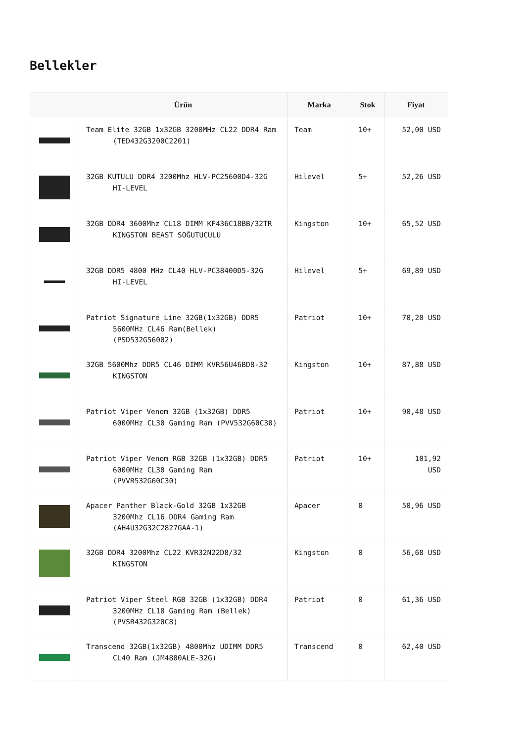Bellekler
| | Ürün | Marka | Stok | Fiyat |
| --- | --- | --- | --- | --- |
| | Team Elite 32GB 1x32GB 3200MHz CL22 DDR4 Ram (TED432G3200C2201) | Team | 10+ | 52,00 USD |
| | 32GB KUTULU DDR4 3200Mhz HLV-PC25600D4-32G HI-LEVEL | Hilevel | 5+ | 52,26 USD |
| | 32GB DDR4 3600Mhz CL18 DIMM KF436C18BB/32TR KINGSTON BEAST SOĞUTUCULU | Kingston | 10+ | 65,52 USD |
| | 32GB DDR5 4800 MHz CL40 HLV-PC38400D5-32G HI-LEVEL | Hilevel | 5+ | 69,89 USD |
| | Patriot Signature Line 32GB(1x32GB) DDR5 5600MHz CL46 Ram(Bellek) (PSD532G56002) | Patriot | 10+ | 70,20 USD |
| | 32GB 5600Mhz DDR5 CL46 DIMM KVR56U46BD8-32 KINGSTON | Kingston | 10+ | 87,88 USD |
| | Patriot Viper Venom 32GB (1x32GB) DDR5 6000MHz CL30 Gaming Ram (PVV532G60C30) | Patriot | 10+ | 90,48 USD |
| | Patriot Viper Venom RGB 32GB (1x32GB) DDR5 6000MHz CL30 Gaming Ram (PVVR532G60C30) | Patriot | 10+ | 101,92 USD |
| | Apacer Panther Black-Gold 32GB 1x32GB 3200Mhz CL16 DDR4 Gaming Ram (AH4U32G32C2827GAA-1) | Apacer | 0 | 50,96 USD |
| | 32GB DDR4 3200Mhz CL22 KVR32N22D8/32 KINGSTON | Kingston | 0 | 56,68 USD |
| | Patriot Viper Steel RGB 32GB (1x32GB) DDR4 3200MHz CL18 Gaming Ram (Bellek) (PVSR432G320C8) | Patriot | 0 | 61,36 USD |
| | Transcend 32GB(1x32GB) 4800Mhz UDIMM DDR5 CL40 Ram (JM4800ALE-32G) | Transcend | 0 | 62,40 USD |